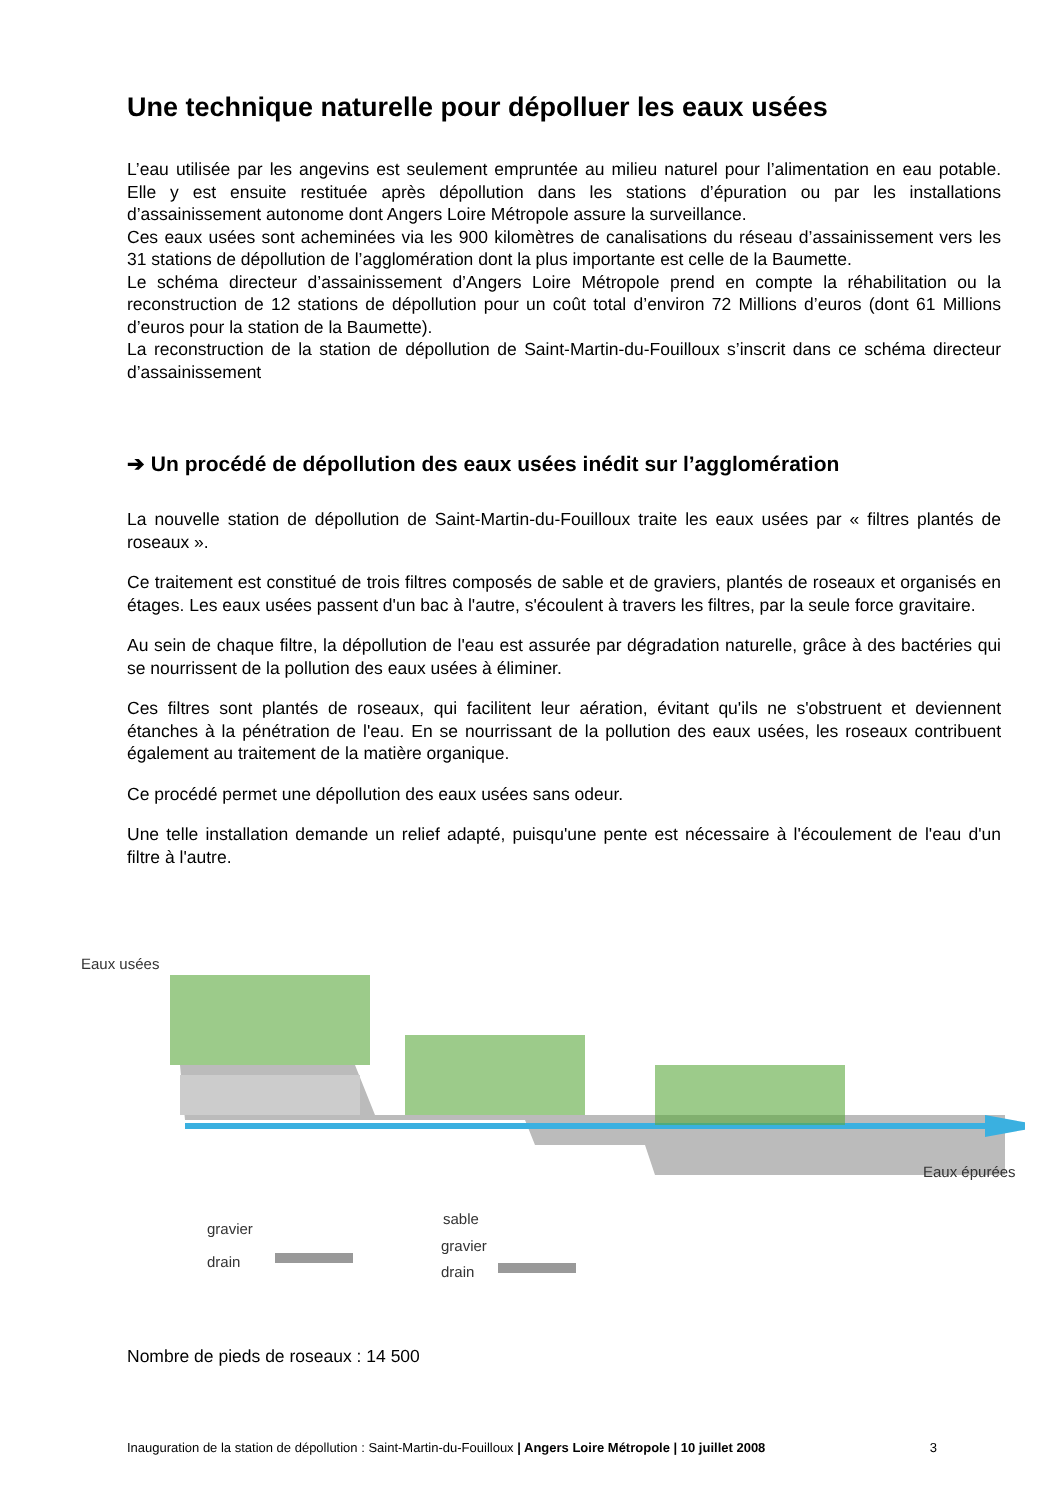Une technique naturelle pour dépolluer les eaux usées
L’eau utilisée par les angevins est seulement empruntée au milieu naturel pour l’alimentation en eau potable. Elle y est ensuite restituée après dépollution dans les stations d’épuration ou par les installations d’assainissement autonome dont Angers Loire Métropole assure la surveillance.
Ces eaux usées sont acheminées via les 900 kilomètres de canalisations du réseau d’assainissement vers les 31 stations de dépollution de l’agglomération dont la plus importante est celle de la Baumette.
Le schéma directeur d’assainissement d’Angers Loire Métropole prend en compte la réhabilitation ou la reconstruction de 12 stations de dépollution pour un coût total d’environ 72 Millions d’euros (dont 61 Millions d’euros pour la station de la Baumette).
La reconstruction de la station de dépollution de Saint-Martin-du-Fouilloux s’inscrit dans ce schéma directeur d’assainissement
➔ Un procédé de dépollution des eaux usées inédit sur l’agglomération
La nouvelle station de dépollution de Saint-Martin-du-Fouilloux traite les eaux usées par « filtres plantés de roseaux ».
Ce traitement est constitué de trois filtres composés de sable et de graviers, plantés de roseaux et organisés en étages. Les eaux usées passent d'un bac à l'autre, s'écoulent à travers les filtres, par la seule force gravitaire.
Au sein de chaque filtre, la dépollution de l'eau est assurée par dégradation naturelle, grâce à des bactéries qui se nourrissent de la pollution des eaux usées à éliminer.
Ces filtres sont plantés de roseaux, qui facilitent leur aération, évitant qu'ils ne s'obstruent et deviennent étanches à la pénétration de l'eau. En se nourrissant de la pollution des eaux usées, les roseaux contribuent également au traitement de la matière organique.
Ce procédé permet une dépollution des eaux usées sans odeur.
Une telle installation demande un relief adapté, puisqu'une pente est nécessaire à l'écoulement de l'eau d'un filtre à l'autre.
Eaux usées
Eaux épurées
gravier
drain
sable
gravier
drain
Nombre de pieds de roseaux : 14 500
Inauguration de la station de dépollution : Saint-Martin-du-Fouilloux | Angers Loire Métropole | 10 juillet 2008 3